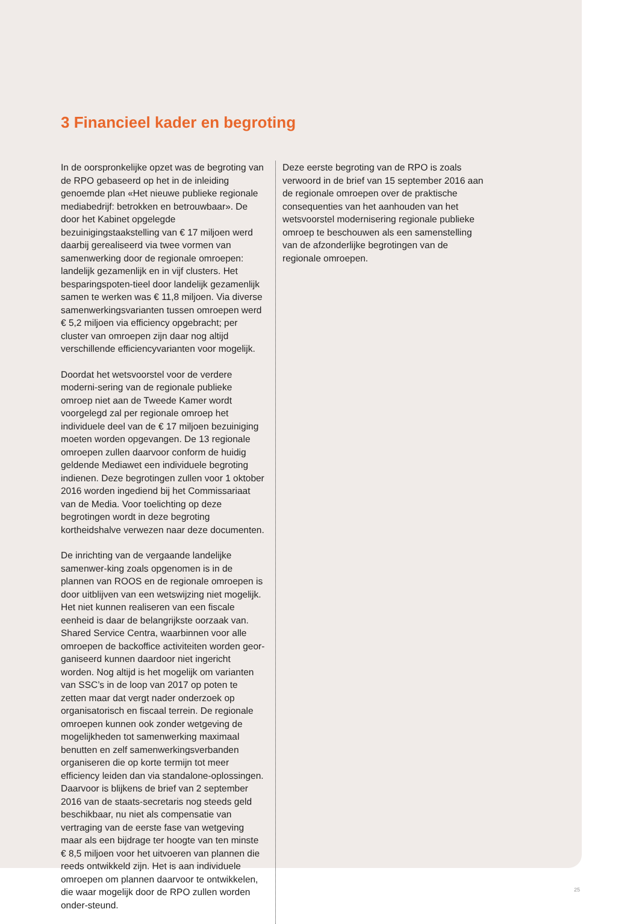3 Financieel kader en begroting
In de oorspronkelijke opzet was de begroting van de RPO gebaseerd op het in de inleiding genoemde plan «Het nieuwe publieke regionale mediabedrijf: betrokken en betrouwbaar». De door het Kabinet opgelegde bezuinigingstaakstelling van € 17 miljoen werd daarbij gerealiseerd via twee vormen van samenwerking door de regionale omroepen: landelijk gezamenlijk en in vijf clusters. Het besparingspoten-tieel door landelijk gezamenlijk samen te werken was € 11,8 miljoen. Via diverse samenwerkingsvarianten tussen omroepen werd € 5,2 miljoen via efficiency opgebracht; per cluster van omroepen zijn daar nog altijd verschillende efficiencyvarianten voor mogelijk.
Doordat het wetsvoorstel voor de verdere moderni-sering van de regionale publieke omroep niet aan de Tweede Kamer wordt voorgelegd zal per regionale omroep het individuele deel van de € 17 miljoen bezuiniging moeten worden opgevangen. De 13 regionale omroepen zullen daarvoor conform de huidig geldende Mediawet een individuele begroting indienen. Deze begrotingen zullen voor 1 oktober 2016 worden ingediend bij het Commissariaat van de Media. Voor toelichting op deze begrotingen wordt in deze begroting kortheidshalve verwezen naar deze documenten.
De inrichting van de vergaande landelijke samenwer-king zoals opgenomen is in de plannen van ROOS en de regionale omroepen is door uitblijven van een wetswijzing niet mogelijk. Het niet kunnen realiseren van een fiscale eenheid is daar de belangrijkste oorzaak van. Shared Service Centra, waarbinnen voor alle omroepen de backoffice activiteiten worden geor-ganiseerd kunnen daardoor niet ingericht worden. Nog altijd is het mogelijk om varianten van SSC’s in de loop van 2017 op poten te zetten maar dat vergt nader onderzoek op organisatorisch en fiscaal terrein. De regionale omroepen kunnen ook zonder wetgeving de mogelijkheden tot samenwerking maximaal benutten en zelf samenwerkingsverbanden organiseren die op korte termijn tot meer efficiency leiden dan via standalone-oplossingen. Daarvoor is blijkens de brief van 2 september 2016 van de staats-secretaris nog steeds geld beschikbaar, nu niet als compensatie van vertraging van de eerste fase van wetgeving maar als een bijdrage ter hoogte van ten minste € 8,5 miljoen voor het uitvoeren van plannen die reeds ontwikkeld zijn. Het is aan individuele omroepen om plannen daarvoor te ontwikkelen, die waar mogelijk door de RPO zullen worden onder-steund.
Deze eerste begroting van de RPO is zoals verwoord in de brief van 15 september 2016 aan de regionale omroepen over de praktische consequenties van het aanhouden van het wetsvoorstel modernisering regionale publieke omroep te beschouwen als een samenstelling van de afzonderlijke begrotingen van de regionale omroepen.
25